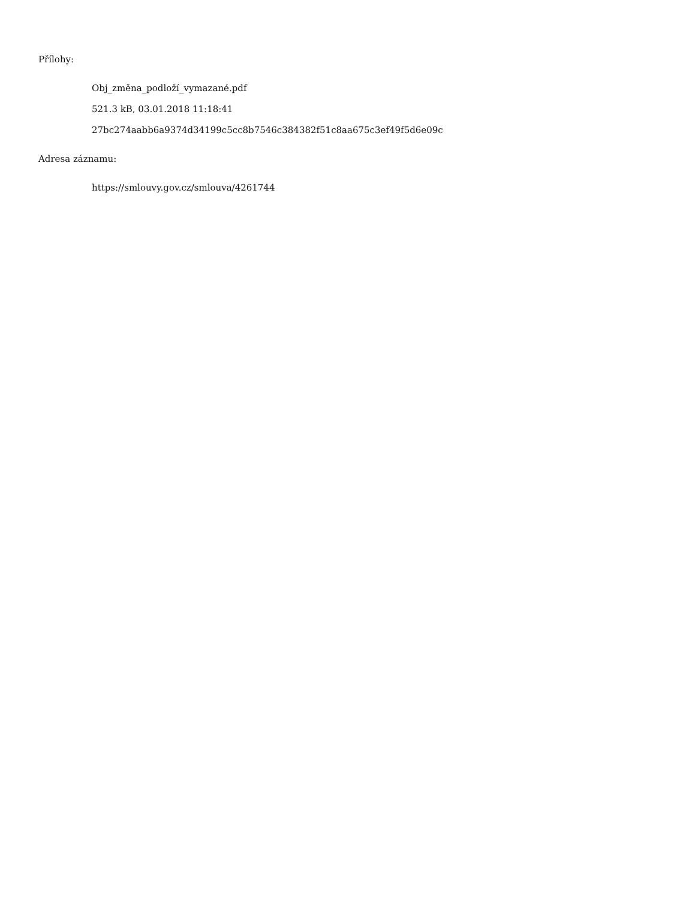Přílohy:
Obj_změna_podloží_vymazané.pdf
521.3 kB, 03.01.2018 11:18:41
27bc274aabb6a9374d34199c5cc8b7546c384382f51c8aa675c3ef49f5d6e09c
Adresa záznamu:
https://smlouvy.gov.cz/smlouva/4261744